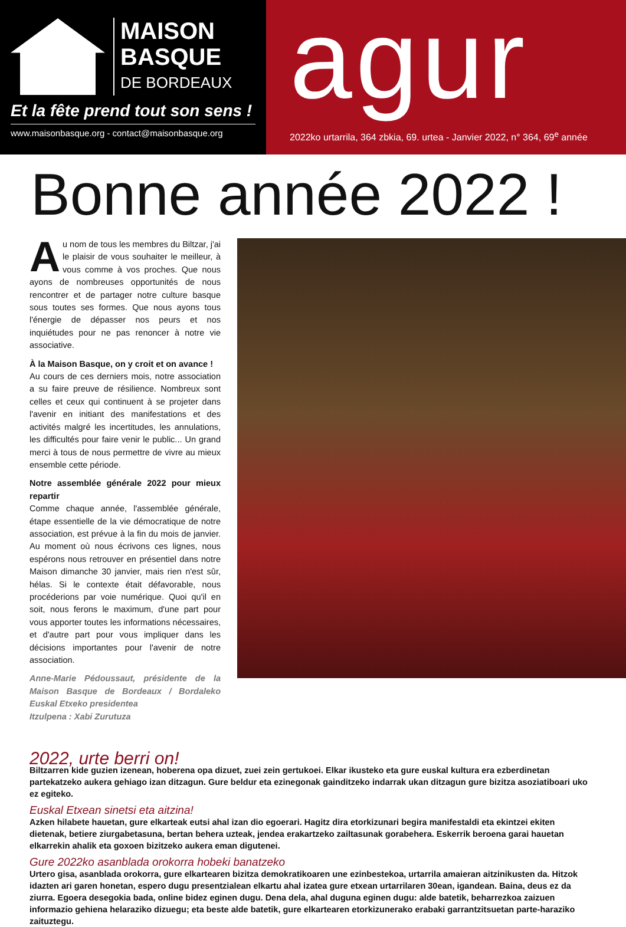MAISON
BASQUE
DE BORDEAUX
Et la fête prend tout son sens !
www.maisonbasque.org - contact@maisonbasque.org
agur
2022ko urtarrila, 364 zbkia, 69. urtea - Janvier 2022, n° 364, 69<sup>e</sup> année
Bonne année 2022 !
Au nom de tous les membres du Biltzar, j'ai le plaisir de vous souhaiter le meilleur, à vous comme à vos proches. Que nous ayons de nombreuses opportunités de nous rencontrer et de partager notre culture basque sous toutes ses formes. Que nous ayons tous l'énergie de dépasser nos peurs et nos inquiétudes pour ne pas renoncer à notre vie associative.
À la Maison Basque, on y croit et on avance !
Au cours de ces derniers mois, notre association a su faire preuve de résilience. Nombreux sont celles et ceux qui continuent à se projeter dans l'avenir en initiant des manifestations et des activités malgré les incertitudes, les annulations, les difficultés pour faire venir le public... Un grand merci à tous de nous permettre de vivre au mieux ensemble cette période.
Notre assemblée générale 2022 pour mieux repartir
Comme chaque année, l'assemblée générale, étape essentielle de la vie démocratique de notre association, est prévue à la fin du mois de janvier. Au moment où nous écrivons ces lignes, nous espérons nous retrouver en présentiel dans notre Maison dimanche 30 janvier, mais rien n'est sûr, hélas. Si le contexte était défavorable, nous procéderions par voie numérique. Quoi qu'il en soit, nous ferons le maximum, d'une part pour vous apporter toutes les informations nécessaires, et d'autre part pour vous impliquer dans les décisions importantes pour l'avenir de notre association.
Anne-Marie Pédoussaut, présidente de la Maison Basque de Bordeaux / Bordaleko Euskal Etxeko presidentea
Itzulpena : Xabi Zurutuza
2022, urte berri on!
Biltzarren kide guzien izenean, hoberena opa dizuet, zuei zein gertukoei. Elkar ikusteko eta gure euskal kultura era ezberdinetan partekatzeko aukera gehiago izan ditzagun. Gure beldur eta ezinegonak gainditzeko indarrak ukan ditzagun gure bizitza asoziatiboari uko ez egiteko.
Euskal Etxean sinetsi eta aitzina!
Azken hilabete hauetan, gure elkarteak eutsi ahal izan dio egoerari. Hagitz dira etorkizunari begira manifestaldi eta ekintzei ekiten dietenak, betiere ziurgabetasuna, bertan behera uzteak, jendea erakartzeko zailtasunak gorabehera. Eskerrik beroena garai hauetan elkarrekin ahalik eta goxoen bizitzeko aukera eman digutenei.
Gure 2022ko asanblada orokorra hobeki banatzeko
Urtero gisa, asanblada orokorra, gure elkartearen bizitza demokratikoaren une ezinbestekoa, urtarrila amaieran aitzinikusten da. Hitzok idazten ari garen honetan, espero dugu presentzialean elkartu ahal izatea gure etxean urtarrilaren 30ean, igandean. Baina, deus ez da ziurra. Egoera desegokia bada, online bidez eginen dugu. Dena dela, ahal duguna eginen dugu: alde batetik, beharrezkoa zaizuen informazio gehiena helaraziko dizuegu; eta beste alde batetik, gure elkartearen etorkizunerako erabaki garrantzitsuetan parte-haraziko zaituztegu.